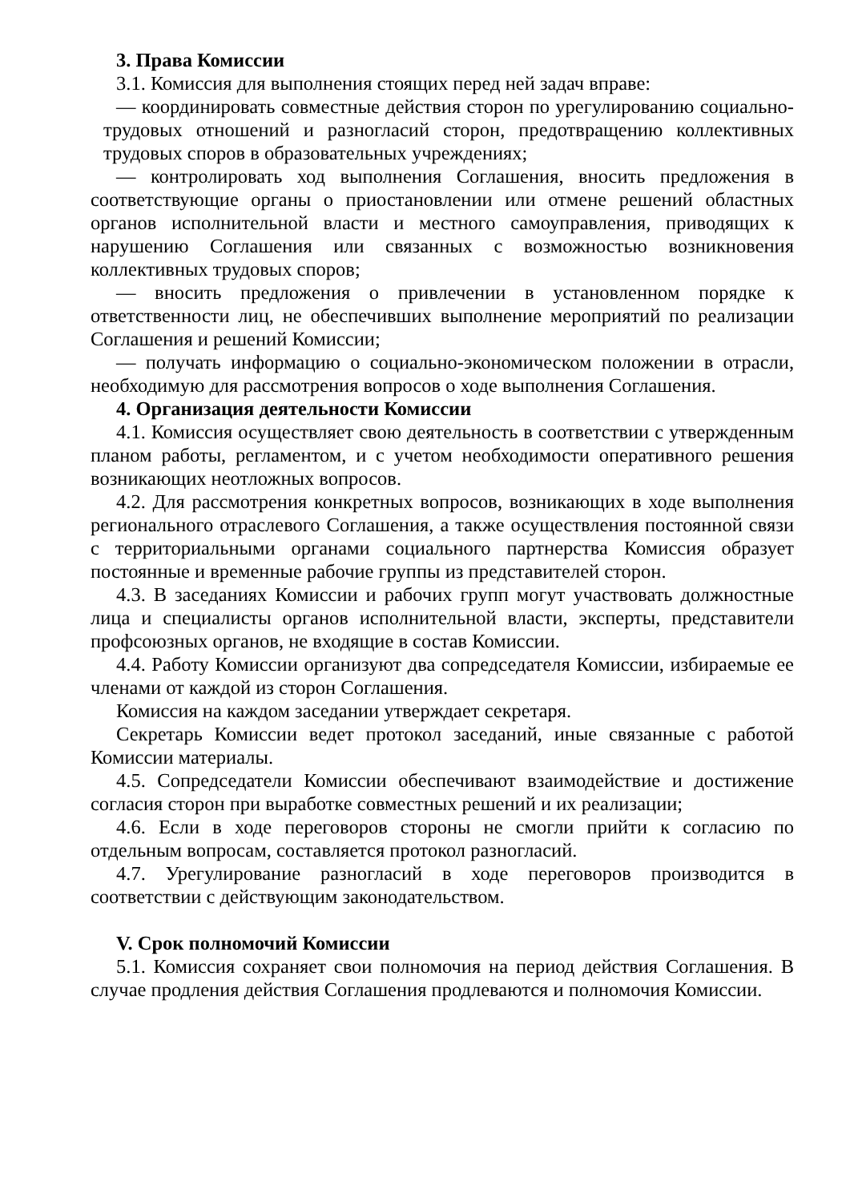3. Права Комиссии
3.1. Комиссия для выполнения стоящих перед ней задач вправе:
— координировать совместные действия сторон по урегулированию социально-трудовых отношений и разногласий сторон, предотвращению коллективных трудовых споров в образовательных учреждениях;
— контролировать ход выполнения Соглашения, вносить предложения в соответствующие органы о приостановлении или отмене решений областных органов исполнительной власти и местного самоуправления, приводящих к нарушению Соглашения или связанных с возможностью возникновения коллективных трудовых споров;
— вносить предложения о привлечении в установленном порядке к ответственности лиц, не обеспечивших выполнение мероприятий по реализации Соглашения и решений Комиссии;
— получать информацию о социально-экономическом положении в отрасли, необходимую для рассмотрения вопросов о ходе выполнения Соглашения.
4. Организация деятельности Комиссии
4.1. Комиссия осуществляет свою деятельность в соответствии с утвержденным планом работы, регламентом, и с учетом необходимости оперативного решения возникающих неотложных вопросов.
4.2. Для рассмотрения конкретных вопросов, возникающих в ходе выполнения регионального отраслевого Соглашения, а также осуществления постоянной связи с территориальными органами социального партнерства Комиссия образует постоянные и временные рабочие группы из представителей сторон.
4.3. В заседаниях Комиссии и рабочих групп могут участвовать должностные лица и специалисты органов исполнительной власти, эксперты, представители профсоюзных органов, не входящие в состав Комиссии.
4.4. Работу Комиссии организуют два сопредседателя Комиссии, избираемые ее членами от каждой из сторон Соглашения.
Комиссия на каждом заседании утверждает секретаря.
Секретарь Комиссии ведет протокол заседаний, иные связанные с работой Комиссии материалы.
4.5. Сопредседатели Комиссии обеспечивают взаимодействие и достижение согласия сторон при выработке совместных решений и их реализации;
4.6. Если в ходе переговоров стороны не смогли прийти к согласию по отдельным вопросам, составляется протокол разногласий.
4.7. Урегулирование разногласий в ходе переговоров производится в соответствии с действующим законодательством.
V. Срок полномочий Комиссии
5.1. Комиссия сохраняет свои полномочия на период действия Соглашения. В случае продления действия Соглашения продлеваются и полномочия Комиссии.